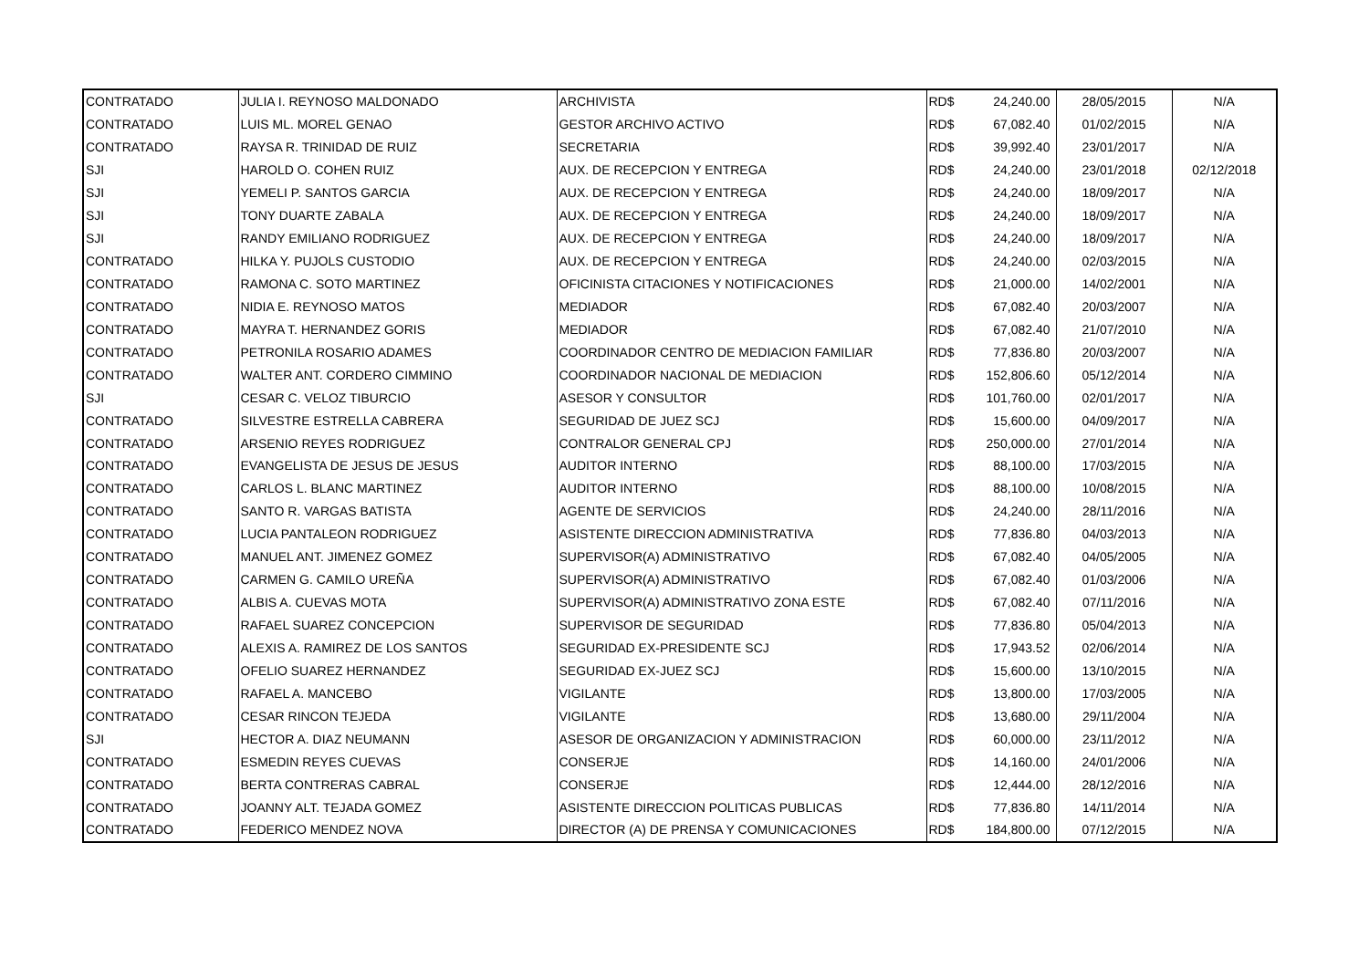| CONTRATADO | JULIA I. REYNOSO MALDONADO | ARCHIVISTA | RD$ | 24,240.00 | 28/05/2015 | N/A |
| CONTRATADO | LUIS ML. MOREL GENAO | GESTOR ARCHIVO ACTIVO | RD$ | 67,082.40 | 01/02/2015 | N/A |
| CONTRATADO | RAYSA R. TRINIDAD DE RUIZ | SECRETARIA | RD$ | 39,992.40 | 23/01/2017 | N/A |
| SJI | HAROLD O. COHEN RUIZ | AUX. DE RECEPCION Y ENTREGA | RD$ | 24,240.00 | 23/01/2018 | 02/12/2018 |
| SJI | YEMELI P. SANTOS GARCIA | AUX. DE RECEPCION Y ENTREGA | RD$ | 24,240.00 | 18/09/2017 | N/A |
| SJI | TONY DUARTE ZABALA | AUX. DE RECEPCION Y ENTREGA | RD$ | 24,240.00 | 18/09/2017 | N/A |
| SJI | RANDY EMILIANO RODRIGUEZ | AUX. DE RECEPCION Y ENTREGA | RD$ | 24,240.00 | 18/09/2017 | N/A |
| CONTRATADO | HILKA Y. PUJOLS CUSTODIO | AUX. DE RECEPCION Y ENTREGA | RD$ | 24,240.00 | 02/03/2015 | N/A |
| CONTRATADO | RAMONA C. SOTO MARTINEZ | OFICINISTA CITACIONES Y NOTIFICACIONES | RD$ | 21,000.00 | 14/02/2001 | N/A |
| CONTRATADO | NIDIA E. REYNOSO MATOS | MEDIADOR | RD$ | 67,082.40 | 20/03/2007 | N/A |
| CONTRATADO | MAYRA T. HERNANDEZ GORIS | MEDIADOR | RD$ | 67,082.40 | 21/07/2010 | N/A |
| CONTRATADO | PETRONILA ROSARIO ADAMES | COORDINADOR CENTRO DE MEDIACION FAMILIAR | RD$ | 77,836.80 | 20/03/2007 | N/A |
| CONTRATADO | WALTER ANT. CORDERO CIMMINO | COORDINADOR NACIONAL DE MEDIACION | RD$ | 152,806.60 | 05/12/2014 | N/A |
| SJI | CESAR C. VELOZ TIBURCIO | ASESOR Y CONSULTOR | RD$ | 101,760.00 | 02/01/2017 | N/A |
| CONTRATADO | SILVESTRE ESTRELLA CABRERA | SEGURIDAD DE JUEZ SCJ | RD$ | 15,600.00 | 04/09/2017 | N/A |
| CONTRATADO | ARSENIO REYES RODRIGUEZ | CONTRALOR GENERAL CPJ | RD$ | 250,000.00 | 27/01/2014 | N/A |
| CONTRATADO | EVANGELISTA DE JESUS DE JESUS | AUDITOR INTERNO | RD$ | 88,100.00 | 17/03/2015 | N/A |
| CONTRATADO | CARLOS L. BLANC MARTINEZ | AUDITOR INTERNO | RD$ | 88,100.00 | 10/08/2015 | N/A |
| CONTRATADO | SANTO R. VARGAS BATISTA | AGENTE DE SERVICIOS | RD$ | 24,240.00 | 28/11/2016 | N/A |
| CONTRATADO | LUCIA PANTALEON RODRIGUEZ | ASISTENTE DIRECCION ADMINISTRATIVA | RD$ | 77,836.80 | 04/03/2013 | N/A |
| CONTRATADO | MANUEL ANT. JIMENEZ GOMEZ | SUPERVISOR(A) ADMINISTRATIVO | RD$ | 67,082.40 | 04/05/2005 | N/A |
| CONTRATADO | CARMEN G. CAMILO UREÑA | SUPERVISOR(A) ADMINISTRATIVO | RD$ | 67,082.40 | 01/03/2006 | N/A |
| CONTRATADO | ALBIS A. CUEVAS MOTA | SUPERVISOR(A) ADMINISTRATIVO ZONA ESTE | RD$ | 67,082.40 | 07/11/2016 | N/A |
| CONTRATADO | RAFAEL SUAREZ CONCEPCION | SUPERVISOR DE SEGURIDAD | RD$ | 77,836.80 | 05/04/2013 | N/A |
| CONTRATADO | ALEXIS A. RAMIREZ DE LOS SANTOS | SEGURIDAD EX-PRESIDENTE SCJ | RD$ | 17,943.52 | 02/06/2014 | N/A |
| CONTRATADO | OFELIO SUAREZ HERNANDEZ | SEGURIDAD EX-JUEZ SCJ | RD$ | 15,600.00 | 13/10/2015 | N/A |
| CONTRATADO | RAFAEL A. MANCEBO | VIGILANTE | RD$ | 13,800.00 | 17/03/2005 | N/A |
| CONTRATADO | CESAR RINCON TEJEDA | VIGILANTE | RD$ | 13,680.00 | 29/11/2004 | N/A |
| SJI | HECTOR A. DIAZ NEUMANN | ASESOR DE ORGANIZACION Y ADMINISTRACION | RD$ | 60,000.00 | 23/11/2012 | N/A |
| CONTRATADO | ESMEDIN REYES CUEVAS | CONSERJE | RD$ | 14,160.00 | 24/01/2006 | N/A |
| CONTRATADO | BERTA CONTRERAS CABRAL | CONSERJE | RD$ | 12,444.00 | 28/12/2016 | N/A |
| CONTRATADO | JOANNY ALT. TEJADA GOMEZ | ASISTENTE DIRECCION POLITICAS PUBLICAS | RD$ | 77,836.80 | 14/11/2014 | N/A |
| CONTRATADO | FEDERICO MENDEZ NOVA | DIRECTOR (A) DE PRENSA Y COMUNICACIONES | RD$ | 184,800.00 | 07/12/2015 | N/A |